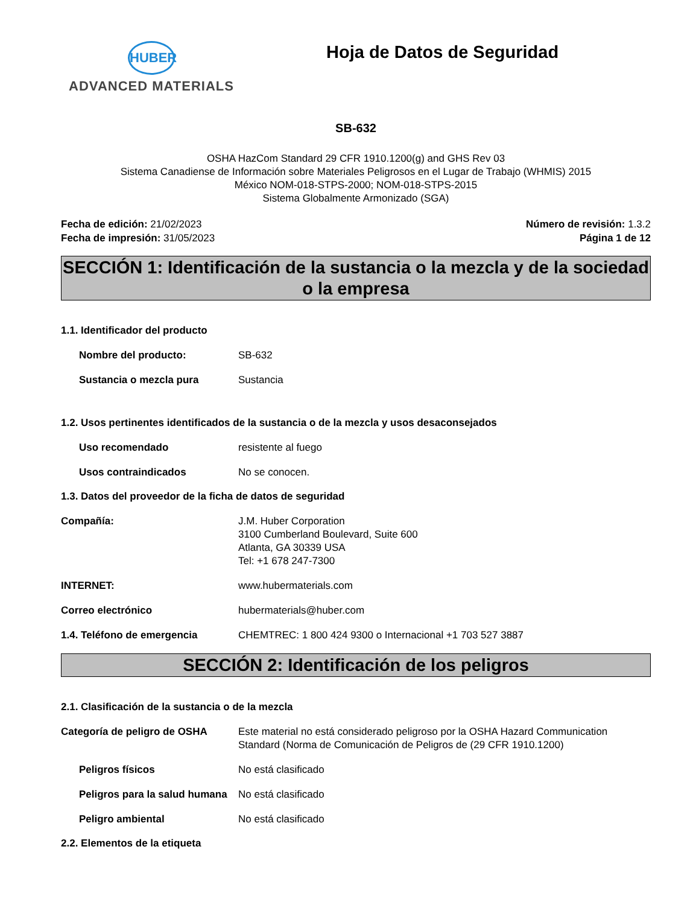HUBER
ADVANCED MATERIALS
Hoja de Datos de Seguridad
SB-632
OSHA HazCom Standard 29 CFR 1910.1200(g) and GHS Rev 03
Sistema Canadiense de Información sobre Materiales Peligrosos en el Lugar de Trabajo (WHMIS) 2015
México NOM-018-STPS-2000; NOM-018-STPS-2015
Sistema Globalmente Armonizado (SGA)
Fecha de edición: 21/02/2023
Fecha de impresión: 31/05/2023
Número de revisión: 1.3.2
Página 1 de 12
SECCIÓN 1: Identificación de la sustancia o la mezcla y de la sociedad o la empresa
1.1. Identificador del producto
Nombre del producto: SB-632
Sustancia o mezcla pura Sustancia
1.2. Usos pertinentes identificados de la sustancia o de la mezcla y usos desaconsejados
Uso recomendado resistente al fuego
Usos contraindicados No se conocen.
1.3. Datos del proveedor de la ficha de datos de seguridad
Compañía: J.M. Huber Corporation
3100 Cumberland Boulevard, Suite 600
Atlanta, GA 30339 USA
Tel: +1 678 247-7300
INTERNET: www.hubermaterials.com
Correo electrónico hubermaterials@huber.com
1.4. Teléfono de emergencia CHEMTREC: 1 800 424 9300 o Internacional +1 703 527 3887
SECCIÓN 2: Identificación de los peligros
2.1. Clasificación de la sustancia o de la mezcla
Categoría de peligro de OSHA Este material no está considerado peligroso por la OSHA Hazard Communication Standard (Norma de Comunicación de Peligros de (29 CFR 1910.1200)
Peligros físicos No está clasificado
Peligros para la salud humana
No está clasificado
Peligro ambiental No está clasificado
2.2. Elementos de la etiqueta